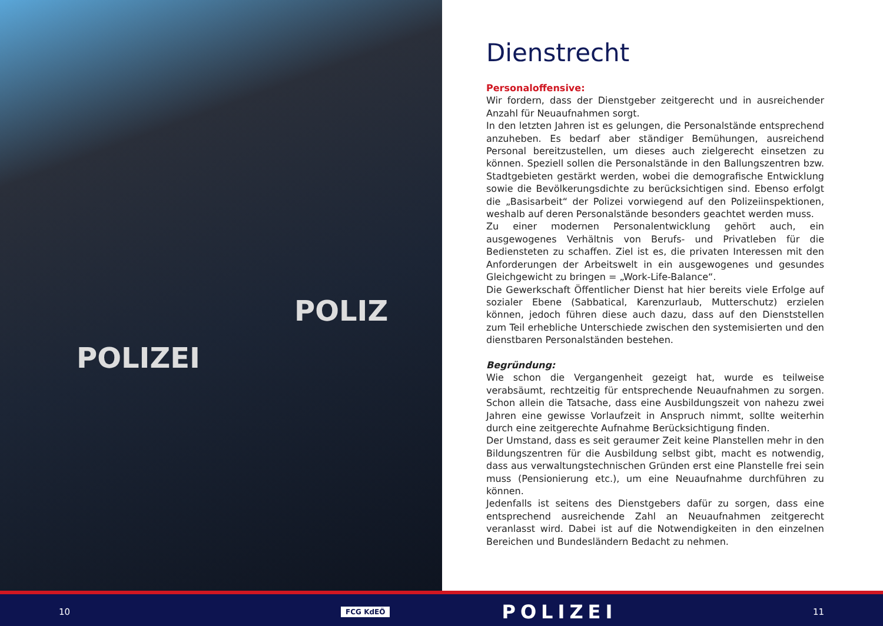POLIZEI
POLIZ
Dienstrecht
Personaloffensive:
Wir fordern, dass der Dienstgeber zeitgerecht und in ausreichender Anzahl für Neuaufnahmen sorgt.
In den letzten Jahren ist es gelungen, die Personalstände entsprechend anzuheben. Es bedarf aber ständiger Bemühungen, ausreichend Personal bereitzustellen, um dieses auch zielgerecht einsetzen zu können. Speziell sollen die Personalstände in den Ballungszentren bzw. Stadtgebieten gestärkt werden, wobei die demografische Entwicklung sowie die Bevölkerungsdichte zu berücksichtigen sind. Ebenso erfolgt die „Basisarbeit“ der Polizei vorwiegend auf den Polizeiinspektionen, weshalb auf deren Personalstände besonders geachtet werden muss.
Zu einer modernen Personalentwicklung gehört auch, ein ausgewogenes Verhältnis von Berufs- und Privatleben für die Bediensteten zu schaffen. Ziel ist es, die privaten Interessen mit den Anforderungen der Arbeitswelt in ein ausgewogenes und gesundes Gleichgewicht zu bringen = „Work-Life-Balance“.
Die Gewerkschaft Öffentlicher Dienst hat hier bereits viele Erfolge auf sozialer Ebene (Sabbatical, Karenzurlaub, Mutterschutz) erzielen können, jedoch führen diese auch dazu, dass auf den Dienststellen zum Teil erhebliche Unterschiede zwischen den systemisierten und den dienstbaren Personalständen bestehen.
Begründung:
Wie schon die Vergangenheit gezeigt hat, wurde es teilweise verabsäumt, rechtzeitig für entsprechende Neuaufnahmen zu sorgen. Schon allein die Tatsache, dass eine Ausbildungszeit von nahezu zwei Jahren eine gewisse Vorlaufzeit in Anspruch nimmt, sollte weiterhin durch eine zeitgerechte Aufnahme Berücksichtigung finden.
Der Umstand, dass es seit geraumer Zeit keine Planstellen mehr in den Bildungszentren für die Ausbildung selbst gibt, macht es notwendig, dass aus verwaltungstechnischen Gründen erst eine Planstelle frei sein muss (Pensionierung etc.), um eine Neuaufnahme durchführen zu können.
Jedenfalls ist seitens des Dienstgebers dafür zu sorgen, dass eine entsprechend ausreichende Zahl an Neuaufnahmen zeitgerecht veranlasst wird. Dabei ist auf die Notwendigkeiten in den einzelnen Bereichen und Bundesländern Bedacht zu nehmen.
10 FCG KdEÖ POLIZEI 11